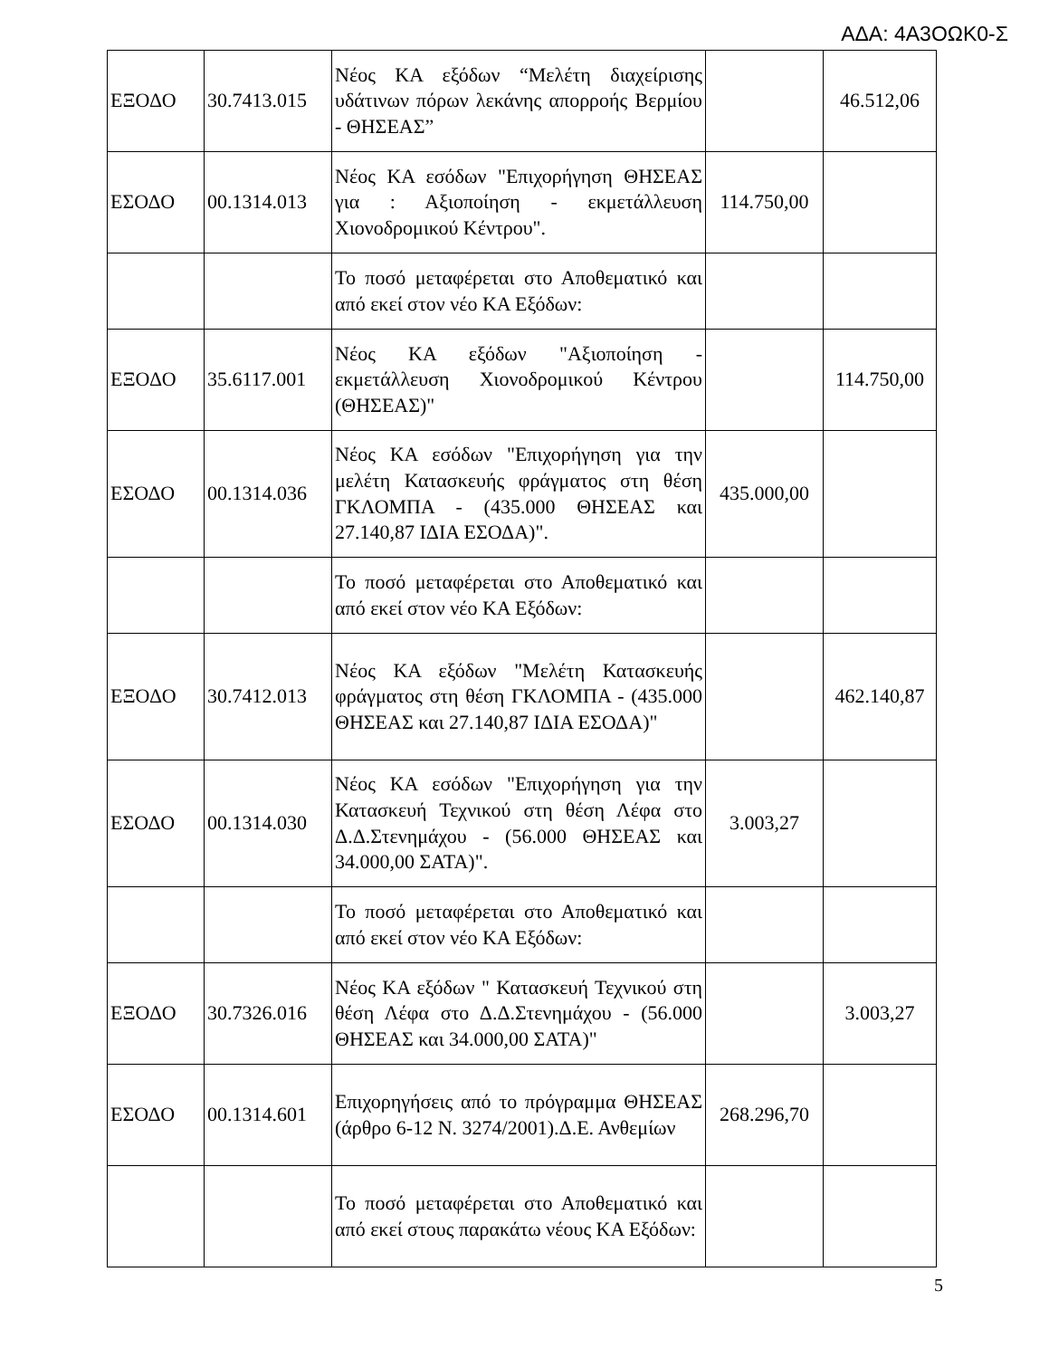ΑΔΑ: 4Α3ΟΩΚ0-Σ
| ΕΞΟΔΟ | 30.7413.015 | Νέος ΚΑ εξόδων “Μελέτη διαχείρισης υδάτινων πόρων λεκάνης απορροής Βερμίου - ΘΗΣΕΑΣ” | | 46.512,06 |
| ΕΣΟΔΟ | 00.1314.013 | Νέος ΚΑ εσόδων "Επιχορήγηση ΘΗΣΕΑΣ για : Αξιοποίηση - εκμετάλλευση Χιονοδρομικού Κέντρου". | 114.750,00 | |
| | | Το ποσό μεταφέρεται στο Αποθεματικό και από εκεί στον νέο ΚΑ Εξόδων: | | |
| ΕΞΟΔΟ | 35.6117.001 | Νέος ΚΑ εξόδων "Αξιοποίηση - εκμετάλλευση Χιονοδρομικού Κέντρου (ΘΗΣΕΑΣ)" | | 114.750,00 |
| ΕΣΟΔΟ | 00.1314.036 | Νέος ΚΑ εσόδων "Επιχορήγηση για την μελέτη Κατασκευής φράγματος στη θέση ΓΚΛΟΜΠΑ - (435.000 ΘΗΣΕΑΣ και 27.140,87 ΙΔΙΑ ΕΣΟΔΑ)". | 435.000,00 | |
| | | Το ποσό μεταφέρεται στο Αποθεματικό και από εκεί στον νέο ΚΑ Εξόδων: | | |
| ΕΞΟΔΟ | 30.7412.013 | Νέος ΚΑ εξόδων "Μελέτη Κατασκευής φράγματος στη θέση ΓΚΛΟΜΠΑ - (435.000 ΘΗΣΕΑΣ και 27.140,87 ΙΔΙΑ ΕΣΟΔΑ)" | | 462.140,87 |
| ΕΣΟΔΟ | 00.1314.030 | Νέος ΚΑ εσόδων "Επιχορήγηση για την Κατασκευή Τεχνικού στη θέση Λέφα στο Δ.Δ.Στενημάχου - (56.000 ΘΗΣΕΑΣ και 34.000,00 ΣΑΤΑ)". | 3.003,27 | |
| | | Το ποσό μεταφέρεται στο Αποθεματικό και από εκεί στον νέο ΚΑ Εξόδων: | | |
| ΕΞΟΔΟ | 30.7326.016 | Νέος ΚΑ εξόδων " Κατασκευή Τεχνικού στη θέση Λέφα στο Δ.Δ.Στενημάχου - (56.000 ΘΗΣΕΑΣ και 34.000,00 ΣΑΤΑ)" | | 3.003,27 |
| ΕΣΟΔΟ | 00.1314.601 | Επιχορηγήσεις από το πρόγραμμα ΘΗΣΕΑΣ (άρθρο 6-12 Ν. 3274/2001).Δ.Ε. Ανθεμίων | 268.296,70 | |
| | | Το ποσό μεταφέρεται στο Αποθεματικό και από εκεί στους παρακάτω νέους ΚΑ Εξόδων: | | |
5